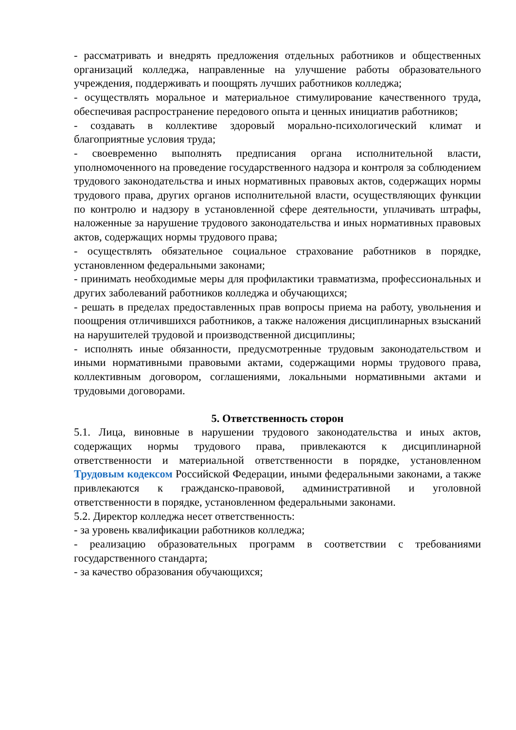- рассматривать и внедрять предложения отдельных работников и общественных организаций колледжа, направленные на улучшение работы образовательного учреждения, поддерживать и поощрять лучших работников колледжа;
- осуществлять моральное и материальное стимулирование качественного труда, обеспечивая распространение передового опыта и ценных инициатив работников;
- создавать в коллективе здоровый морально-психологический климат и благоприятные условия труда;
- своевременно выполнять предписания органа исполнительной власти, уполномоченного на проведение государственного надзора и контроля за соблюдением трудового законодательства и иных нормативных правовых актов, содержащих нормы трудового права, других органов исполнительной власти, осуществляющих функции по контролю и надзору в установленной сфере деятельности, уплачивать штрафы, наложенные за нарушение трудового законодательства и иных нормативных правовых актов, содержащих нормы трудового права;
- осуществлять обязательное социальное страхование работников в порядке, установленном федеральными законами;
- принимать необходимые меры для профилактики травматизма, профессиональных и других заболеваний работников колледжа и обучающихся;
- решать в пределах предоставленных прав вопросы приема на работу, увольнения и поощрения отличившихся работников, а также наложения дисциплинарных взысканий на нарушителей трудовой и производственной дисциплины;
- исполнять иные обязанности, предусмотренные трудовым законодательством и иными нормативными правовыми актами, содержащими нормы трудового права, коллективным договором, соглашениями, локальными нормативными актами и трудовыми договорами.
5. Ответственность сторон
5.1. Лица, виновные в нарушении трудового законодательства и иных актов, содержащих нормы трудового права, привлекаются к дисциплинарной ответственности и материальной ответственности в порядке, установленном Трудовым кодексом Российской Федерации, иными федеральными законами, а также привлекаются к гражданско-правовой, административной и уголовной ответственности в порядке, установленном федеральными законами.
5.2. Директор колледжа несет ответственность:
- за уровень квалификации работников колледжа;
- реализацию образовательных программ в соответствии с требованиями государственного стандарта;
- за качество образования обучающихся;